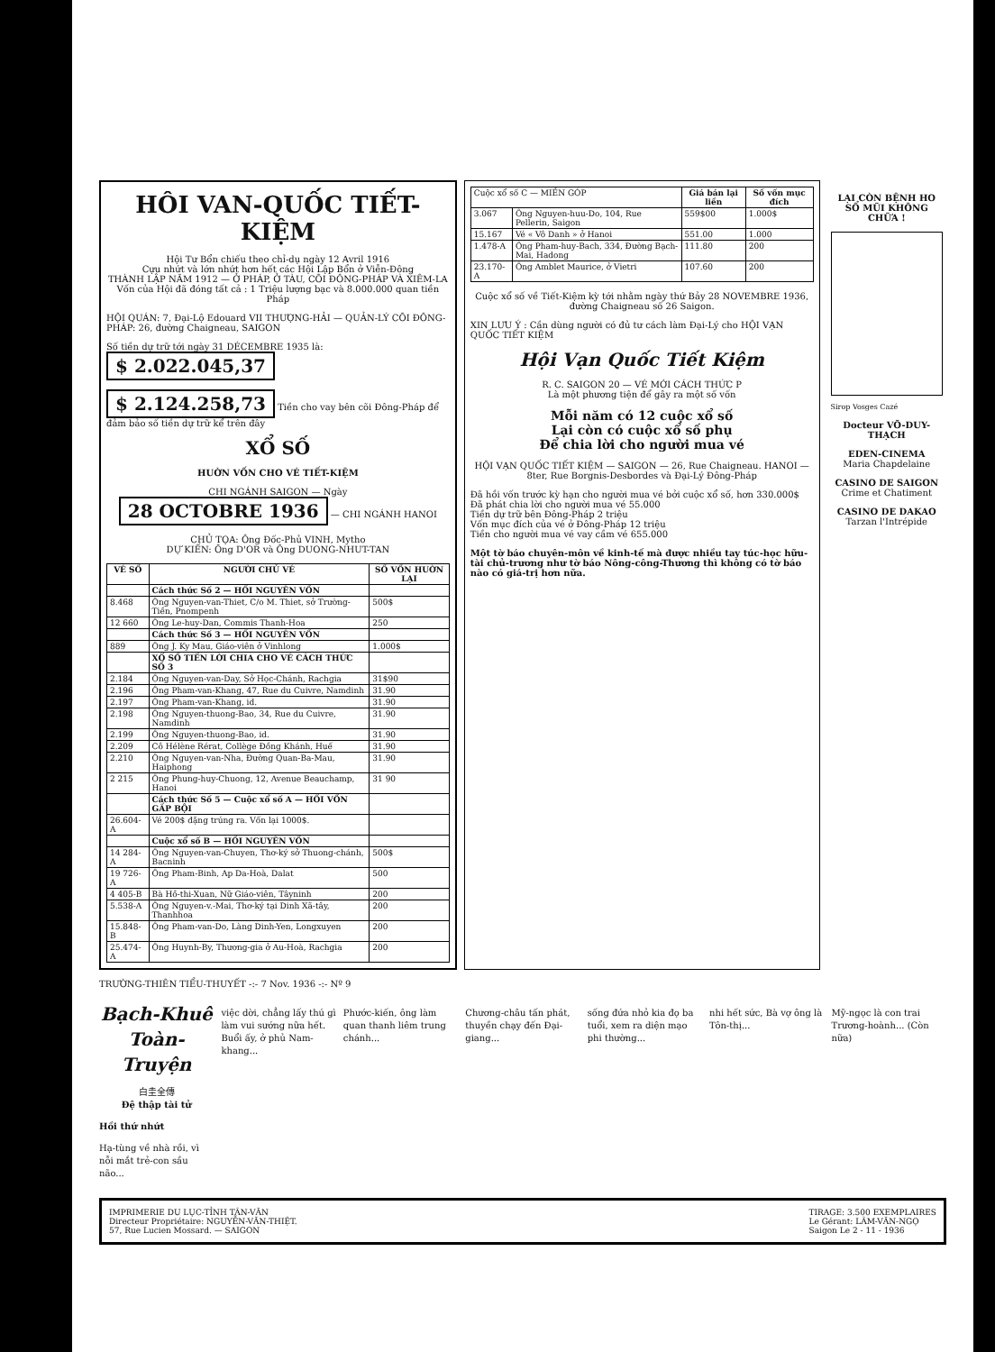HÔI VAN-QUỐC TIẾT-KIỆM
Hội Tư Bổn chiếu theo chỉ-dụ ngày 12 Avril 1916
Cựu nhứt và lớn nhứt hơn hết các Hội Lập Bổn ở Viễn-Đông
THÀNH LẬP NĂM 1912 — Ở PHÁP, Ở TÀU, CÕI ĐÔNG-PHÁP VÀ XIÊM-LA
Vốn của Hội đã đóng tất cả : 1 Triệu lượng bạc và 8.000.000 quan tiền Pháp
HỘI QUÁN: 7, Đại-Lộ Edouard VII THƯỢNG-HẢI — QUẢN-LÝ CÕI ĐÔNG-PHÁP: 26, đường Chaigneau, SAIGON
Số tiền dự trữ tới ngày 31 DÉCEMBRE 1935 là: $ 2.022.045,37
$ 2.124.258,73 Tiền cho vay bên cõi Đông-Pháp để đảm bảo số tiền dự trữ kể trên đây
XỔ SỐ
HUỜN VỐN CHO VÉ TIẾT-KIỆM
CHI NGÁNH SAIGON — Ngày 28 OCTOBRE 1936 — CHI NGÁNH HANOI
CHỦ TỌA: Ông Đốc-Phủ VINH, Mytho
DỰ KIẾN: Ông D'OR và Ông DUONG-NHUT-TAN
| VÉ SỐ | NGƯỜI CHỦ VÉ | SỐ VỐN HUỜN LẠI |
| --- | --- | --- |
| | Cách thức Số 2 — HỒI NGUYÊN VỐN | |
| 8.468 | Ông Nguyen-van-Thiet, C/o M. Thiet, sở Trường-Tiền, Pnompenh | 500$ |
| 12 660 | Ông Le-huy-Dan, Commis Thanh-Hoa | 250 |
| | Cách thức Số 3 — HỒI NGUYÊN VỐN | |
| 889 | Ông J. Ky Mau, Giáo-viên ở Vinhlong | 1.000$ |
| | XỔ SỐ TIỀN LỜI CHIA CHO VÉ CÁCH THỨC SỐ 3 | |
| 2.184 | Ông Nguyen-van-Day, Sở Học-Chánh, Rachgia | 31$90 |
| 2.196 | Ông Pham-van-Khang, 47, Rue du Cuivre, Namdinh | 31.90 |
| 2.197 | Ông Pham-van-Khang, id. | 31.90 |
| 2.198 | Ông Nguyen-thuong-Bao, 34, Rue du Cuivre, Namdinh | 31.90 |
| 2.199 | Ông Nguyen-thuong-Bao, id. | 31.90 |
| 2.209 | Cô Hélène Rérat, Collège Đồng Khánh, Huế | 31.90 |
| 2.210 | Ông Nguyen-van-Nha, Đường Quan-Ba-Mau, Haiphong | 31.90 |
| 2 215 | Ông Phung-huy-Chuong, 12, Avenue Beauchamp, Hanoi | 31 90 |
| | Cách thức Số 5 — Cuộc xổ số A — HỒI VỐN GẤP BỘI | |
| 26.604-A | Vé 200$ đặng trúng ra. Vốn lại 1000$. | |
| | Cuộc xổ số B — HỒI NGUYÊN VỐN | |
| 14 284-A | Ông Nguyen-van-Chuyen, Thơ-ký sở Thuong-chánh, Bacninh | 500$ |
| 19 726-A | Ông Pham-Binh, Ap Da-Hoà, Dalat | 500 |
| 4 405-B | Bà Hồ-thi-Xuan, Nữ Giáo-viên, Tâyninh | 200 |
| 5.538-A | Ông Nguyen-v.-Mai, Thơ-ký tại Dinh Xã-tây, Thanhhoa | 200 |
| 15.848-B | Ông Pham-van-Do, Làng Dinh-Yen, Longxuyen | 200 |
| 25.474-A | Ông Huynh-By, Thương-gia ở Au-Hoà, Rachgia | 200 |
| Cuộc xổ số C — MIỀN GÓP | | Giá bán lại liền | Số vốn mục đích |
| 3.067 | Ông Nguyen-huu-Do, 104, Rue Pellerin, Saigon | 559$00 | 1.000$ |
| 15.167 | Vé « Vô Danh » ở Hanoi | 551.00 | 1.000 |
| 1.478-A | Ông Pham-huy-Bach, 334, Đường Bạch-Mai, Hadong | 111.80 | 200 |
| 23.170-A | Ông Amblet Maurice, ở Vietri | 107.60 | 200 |
Cuộc xổ số về Tiết-Kiệm kỳ tới nhằm ngày thứ Bảy 28 NOVEMBRE 1936, đường Chaigneau số 26 Saigon.
XIN LƯU Ý : Cần dùng người có đủ tư cách làm Đại-Lý cho HỘI VẠN QUỐC TIẾT KIỆM
Hội Vạn Quốc Tiết Kiệm
R. C. SAIGON 20 — VÉ MỚI CÁCH THỨC P
Là một phương tiện để gây ra một số vốn
Mỗi năm có 12 cuộc xổ số
Lại còn có cuộc xổ số phụ
Để chia lời cho người mua vé
HỘI VẠN QUỐC TIẾT KIỆM — SAIGON — 26, Rue Chaigneau. HANOI — 8ter, Rue Borgnis-Desbordes và Đại-Lý Đông-Pháp
Đã hồi vốn trước kỳ hạn cho người mua vé bởi cuộc xổ số, hơn 330.000$
Đã phát chia lời cho người mua vé 55.000
Tiền dự trữ bên Đông-Pháp 2 triệu
Vốn mục đích của vé ở Đông-Pháp 12 triệu
Tiền cho người mua vé vay cầm vé 655.000
Một tờ báo chuyên-môn về kinh-tế mà được nhiều tay túc-học hữu-tài chủ-trương như tờ báo Nông-công-Thương thì không có tờ báo nào có giá-trị hơn nữa.
LẠI CÒN BỆNH HO SỔ MŨI KHÔNG CHỮA !
Sirop Vosges Cazé
Docteur VÕ-DUY-THẠCH
EDEN-CINEMA
Maria Chapdelaine
CASINO DE SAIGON
Crime et Chatiment
CASINO DE DAKAO
Tarzan l'Intrépide
TRƯỜNG-THIÊN TIỂU-THUYẾT -:- 7 Nov. 1936 -:- Nº 9
Bạch-Khuê Toàn-Truyện
白圭全傳
Đệ thập tài tử
Hồi thứ nhứt
Hạ-tùng về nhà rồi, vì nỗi mắt trẻ-con sầu não...
việc dời, chẳng lấy thú gì làm vui sướng nữa hết. Buổi ấy, ở phủ Nam-khang...
Phước-kiến, ông làm quan thanh liêm trung chánh...
Chương-châu tấn phát, thuyền chạy đến Đại-giang...
sống đứa nhỏ kia đọ ba tuổi, xem ra diện mạo phi thường...
nhi hết sức, Bà vợ ông là Tôn-thị...
Mỹ-ngọc là con trai Trương-hoành... (Còn nữa)
IMPRIMERIE DU LỤC-TỈNH TÂN-VĂN
Directeur Propriétaire: NGUYỄN-VĂN-THIỆT.
57, Rue Lucien Mossard. — SAIGON
TIRAGE: 3.500 EXEMPLAIRES
Le Gérant: LÂM-VĂN-NGỌ
Saigon Le 2 - 11 - 1936